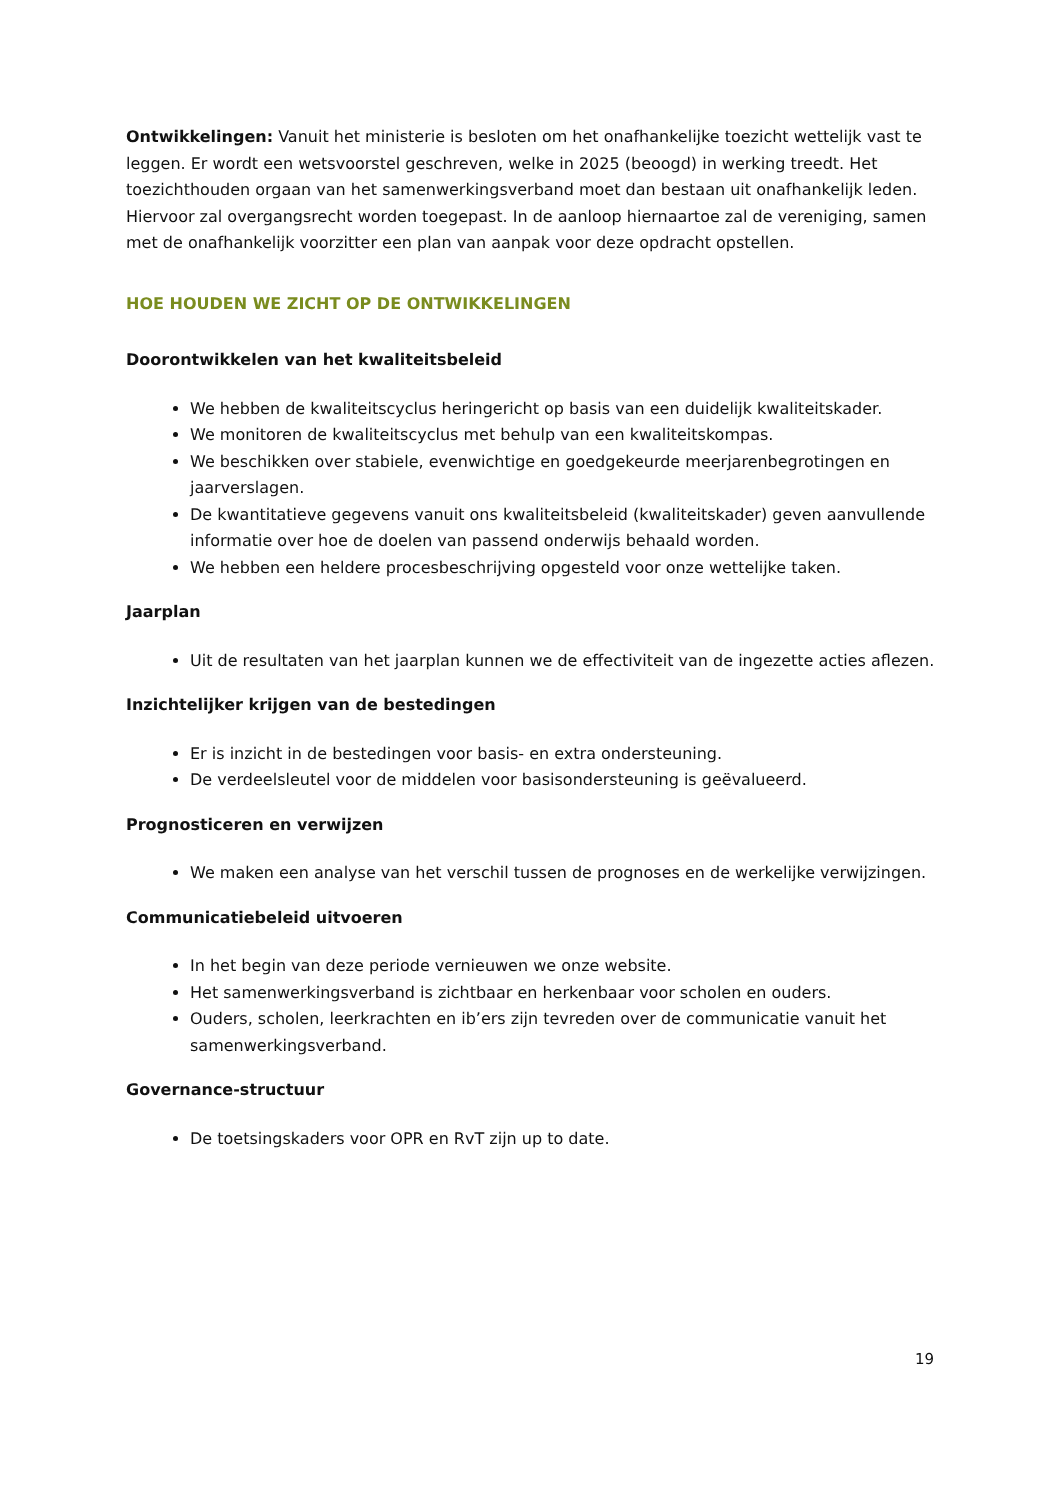Ontwikkelingen: Vanuit het ministerie is besloten om het onafhankelijke toezicht wettelijk vast te leggen. Er wordt een wetsvoorstel geschreven, welke in 2025 (beoogd) in werking treedt. Het toezichthouden orgaan van het samenwerkingsverband moet dan bestaan uit onafhankelijk leden. Hiervoor zal overgangsrecht worden toegepast. In de aanloop hiernaartoe zal de vereniging, samen met de onafhankelijk voorzitter een plan van aanpak voor deze opdracht opstellen.
HOE HOUDEN WE ZICHT OP DE ONTWIKKELINGEN
Doorontwikkelen van het kwaliteitsbeleid
We hebben de kwaliteitscyclus heringericht op basis van een duidelijk kwaliteitskader.
We monitoren de kwaliteitscyclus met behulp van een kwaliteitskompas.
We beschikken over stabiele, evenwichtige en goedgekeurde meerjarenbegrotingen en jaarverslagen.
De kwantitatieve gegevens vanuit ons kwaliteitsbeleid (kwaliteitskader) geven aanvullende informatie over hoe de doelen van passend onderwijs behaald worden.
We hebben een heldere procesbeschrijving opgesteld voor onze wettelijke taken.
Jaarplan
Uit de resultaten van het jaarplan kunnen we de effectiviteit van de ingezette acties aflezen.
Inzichtelijker krijgen van de bestedingen
Er is inzicht in de bestedingen voor basis- en extra ondersteuning.
De verdeelsleutel voor de middelen voor basisondersteuning is geëvalueerd.
Prognosticeren en verwijzen
We maken een analyse van het verschil tussen de prognoses en de werkelijke verwijzingen.
Communicatiebeleid uitvoeren
In het begin van deze periode vernieuwen we onze website.
Het samenwerkingsverband is zichtbaar en herkenbaar voor scholen en ouders.
Ouders, scholen, leerkrachten en ib’ers zijn tevreden over de communicatie vanuit het samenwerkingsverband.
Governance-structuur
De toetsingskaders voor OPR en RvT zijn up to date.
19